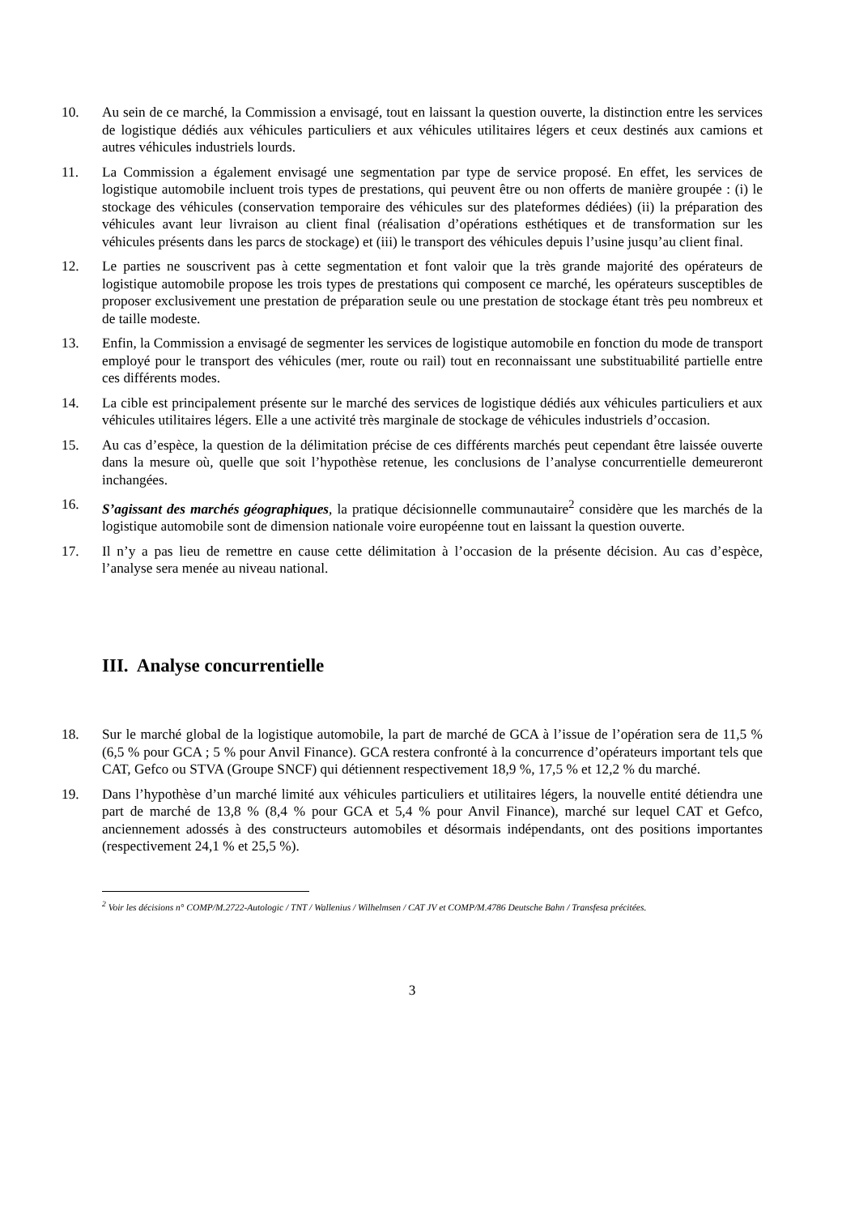10. Au sein de ce marché, la Commission a envisagé, tout en laissant la question ouverte, la distinction entre les services de logistique dédiés aux véhicules particuliers et aux véhicules utilitaires légers et ceux destinés aux camions et autres véhicules industriels lourds.
11. La Commission a également envisagé une segmentation par type de service proposé. En effet, les services de logistique automobile incluent trois types de prestations, qui peuvent être ou non offerts de manière groupée : (i) le stockage des véhicules (conservation temporaire des véhicules sur des plateformes dédiées) (ii) la préparation des véhicules avant leur livraison au client final (réalisation d’opérations esthétiques et de transformation sur les véhicules présents dans les parcs de stockage) et (iii) le transport des véhicules depuis l’usine jusqu’au client final.
12. Le parties ne souscrivent pas à cette segmentation et font valoir que la très grande majorité des opérateurs de logistique automobile propose les trois types de prestations qui composent ce marché, les opérateurs susceptibles de proposer exclusivement une prestation de préparation seule ou une prestation de stockage étant très peu nombreux et de taille modeste.
13. Enfin, la Commission a envisagé de segmenter les services de logistique automobile en fonction du mode de transport employé pour le transport des véhicules (mer, route ou rail) tout en reconnaissant une substituabilité partielle entre ces différents modes.
14. La cible est principalement présente sur le marché des services de logistique dédiés aux véhicules particuliers et aux véhicules utilitaires légers. Elle a une activité très marginale de stockage de véhicules industriels d’occasion.
15. Au cas d’espèce, la question de la délimitation précise de ces différents marchés peut cependant être laissée ouverte dans la mesure où, quelle que soit l’hypothèse retenue, les conclusions de l’analyse concurrentielle demeureront inchangées.
16. S’agissant des marchés géographiques, la pratique décisionnelle communautaire<sup>2</sup> considère que les marchés de la logistique automobile sont de dimension nationale voire européenne tout en laissant la question ouverte.
17. Il n’y a pas lieu de remettre en cause cette délimitation à l’occasion de la présente décision. Au cas d’espèce, l’analyse sera menée au niveau national.
III. Analyse concurrentielle
18. Sur le marché global de la logistique automobile, la part de marché de GCA à l’issue de l’opération sera de 11,5 % (6,5 % pour GCA ; 5 % pour Anvil Finance). GCA restera confronté à la concurrence d’opérateurs important tels que CAT, Gefco ou STVA (Groupe SNCF) qui détiennent respectivement 18,9 %, 17,5 % et 12,2 % du marché.
19. Dans l’hypothèse d’un marché limité aux véhicules particuliers et utilitaires légers, la nouvelle entité détiendra une part de marché de 13,8 % (8,4 % pour GCA et 5,4 % pour Anvil Finance), marché sur lequel CAT et Gefco, anciennement adossés à des constructeurs automobiles et désormais indépendants, ont des positions importantes (respectivement 24,1 % et 25,5 %).
<sup>2</sup> Voir les décisions n° COMP/M.2722-Autologic / TNT / Wallenius / Wilhelmsen / CAT JV et COMP/M.4786 Deutsche Bahn / Transfesa précitées.
3